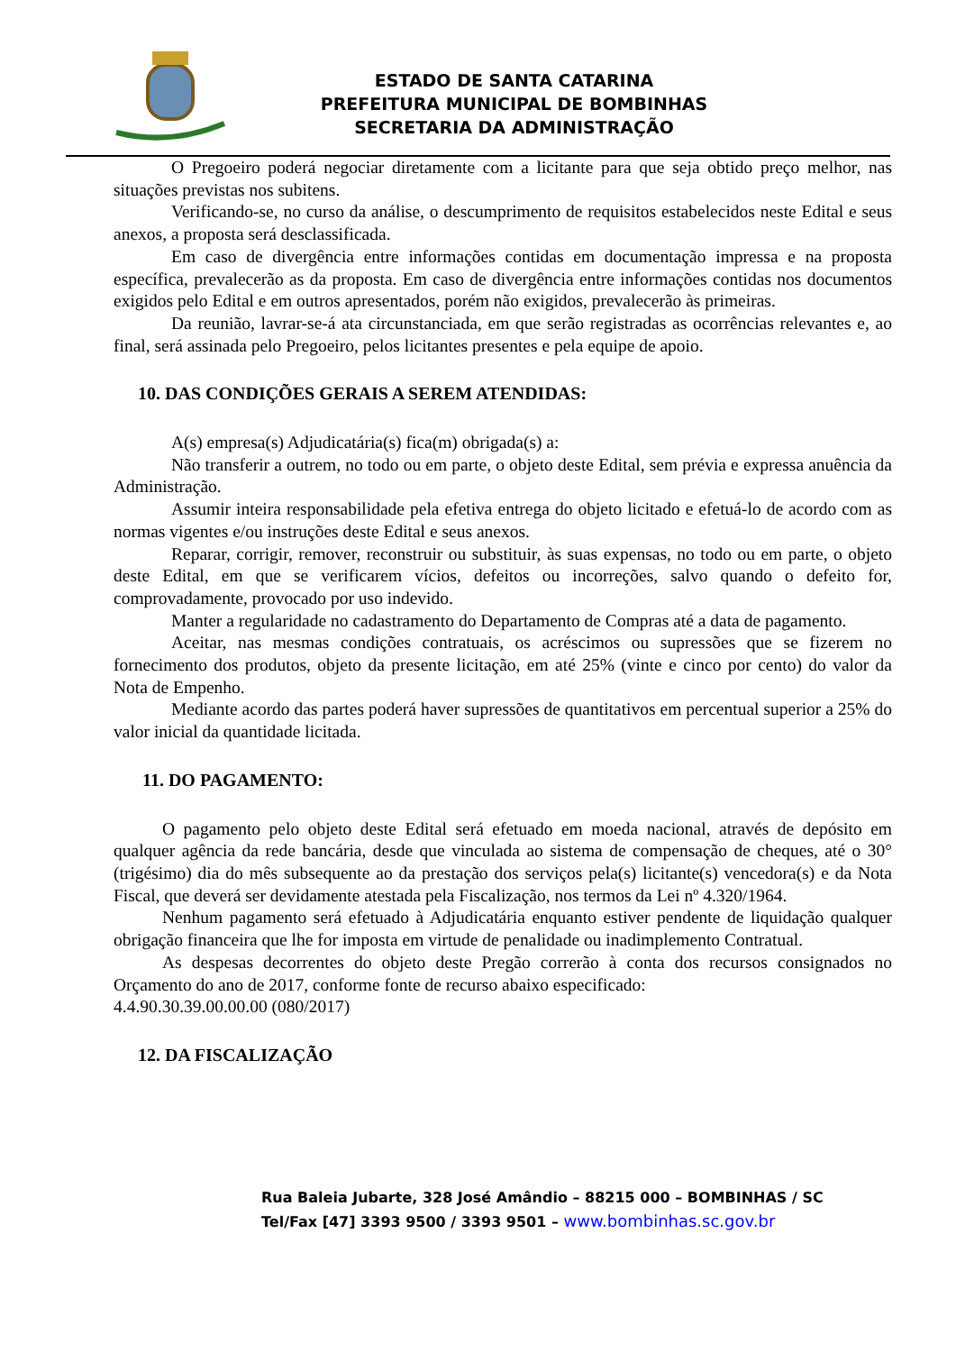ESTADO DE SANTA CATARINA
PREFEITURA MUNICIPAL DE BOMBINHAS
SECRETARIA DA ADMINISTRAÇÃO
O Pregoeiro poderá negociar diretamente com a licitante para que seja obtido preço melhor, nas situações previstas nos subitens.
Verificando-se, no curso da análise, o descumprimento de requisitos estabelecidos neste Edital e seus anexos, a proposta será desclassificada.
Em caso de divergência entre informações contidas em documentação impressa e na proposta específica, prevalecerão as da proposta. Em caso de divergência entre informações contidas nos documentos exigidos pelo Edital e em outros apresentados, porém não exigidos, prevalecerão às primeiras.
Da reunião, lavrar-se-á ata circunstanciada, em que serão registradas as ocorrências relevantes e, ao final, será assinada pelo Pregoeiro, pelos licitantes presentes e pela equipe de apoio.
10. DAS CONDIÇÕES GERAIS A SEREM ATENDIDAS:
A(s) empresa(s) Adjudicatária(s) fica(m) obrigada(s) a:
Não transferir a outrem, no todo ou em parte, o objeto deste Edital, sem prévia e expressa anuência da Administração.
Assumir inteira responsabilidade pela efetiva entrega do objeto licitado e efetuá-lo de acordo com as normas vigentes e/ou instruções deste Edital e seus anexos.
Reparar, corrigir, remover, reconstruir ou substituir, às suas expensas, no todo ou em parte, o objeto deste Edital, em que se verificarem vícios, defeitos ou incorreções, salvo quando o defeito for, comprovadamente, provocado por uso indevido.
Manter a regularidade no cadastramento do Departamento de Compras até a data de pagamento.
Aceitar, nas mesmas condições contratuais, os acréscimos ou supressões que se fizerem no fornecimento dos produtos, objeto da presente licitação, em até 25% (vinte e cinco por cento) do valor da Nota de Empenho.
Mediante acordo das partes poderá haver supressões de quantitativos em percentual superior a 25% do valor inicial da quantidade licitada.
11. DO PAGAMENTO:
O pagamento pelo objeto deste Edital será efetuado em moeda nacional, através de depósito em qualquer agência da rede bancária, desde que vinculada ao sistema de compensação de cheques, até o 30° (trigésimo) dia do mês subsequente ao da prestação dos serviços pela(s) licitante(s) vencedora(s) e da Nota Fiscal, que deverá ser devidamente atestada pela Fiscalização, nos termos da Lei nº 4.320/1964.
Nenhum pagamento será efetuado à Adjudicatária enquanto estiver pendente de liquidação qualquer obrigação financeira que lhe for imposta em virtude de penalidade ou inadimplemento Contratual.
As despesas decorrentes do objeto deste Pregão correrão à conta dos recursos consignados no Orçamento do ano de 2017, conforme fonte de recurso abaixo especificado:
4.4.90.30.39.00.00.00 (080/2017)
12. DA FISCALIZAÇÃO
Rua Baleia Jubarte, 328 José Amândio – 88215 000 – BOMBINHAS / SC
Tel/Fax [47] 3393 9500 / 3393 9501 – www.bombinhas.sc.gov.br